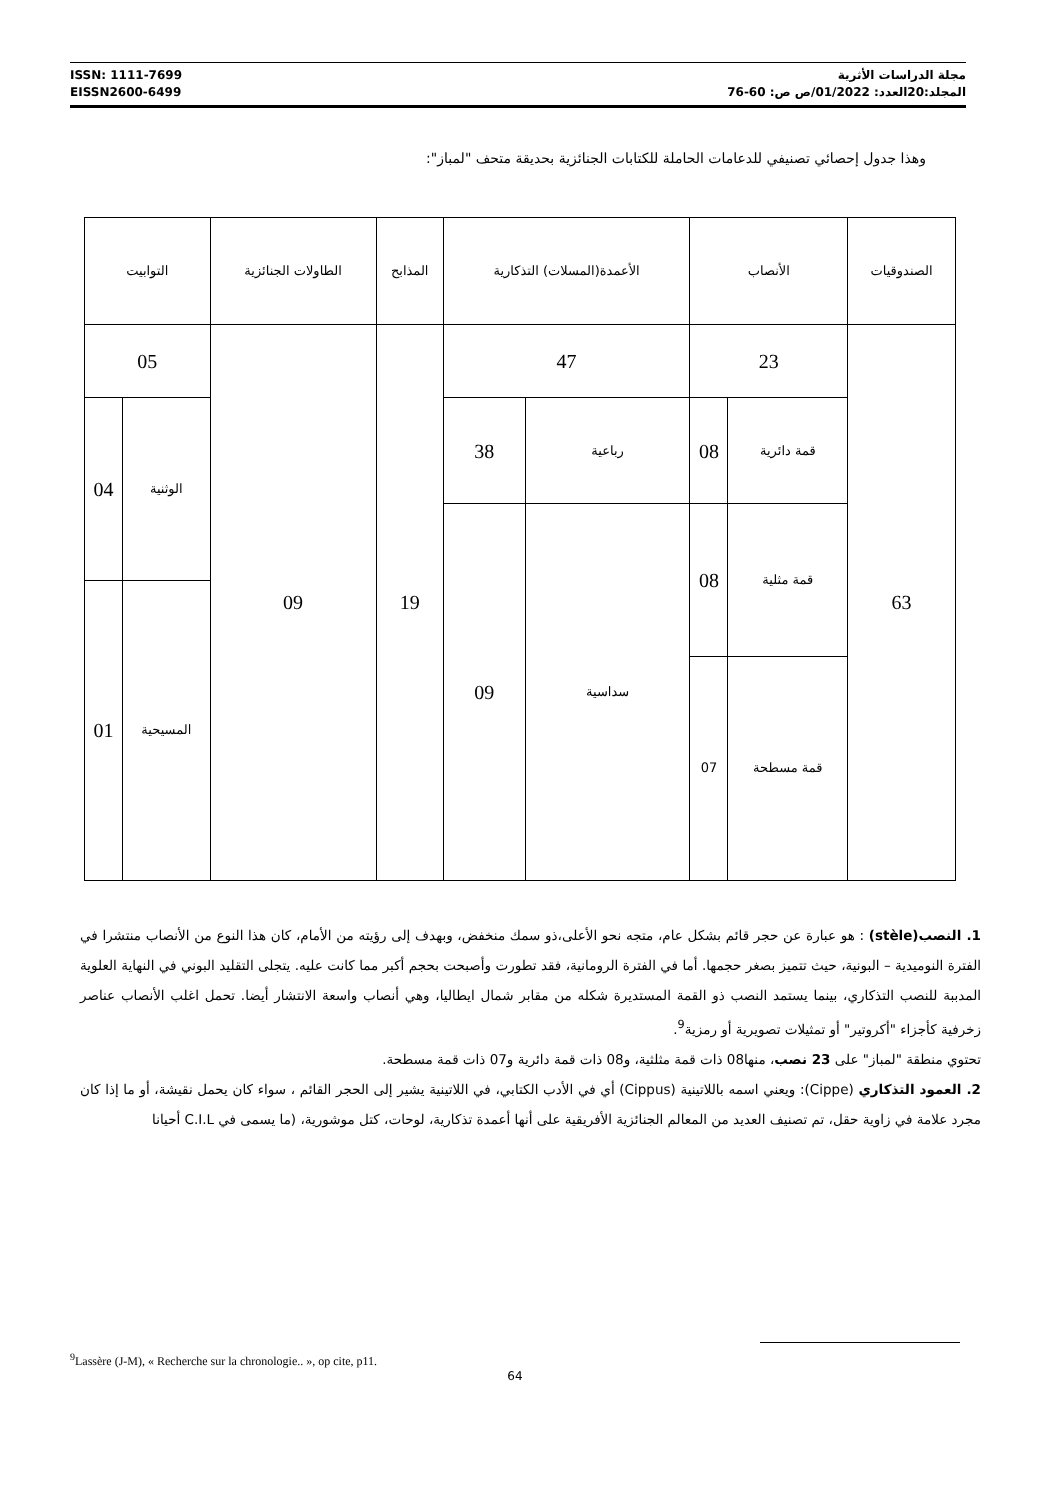ISSN: 1111-7699
EISSN2600-6499
مجلة الدراسات الأثرية
المجلد:20العدد: 01/2022/ص ص: 60-76
وهذا جدول إحصائي تصنيفي للدعامات الحاملة للكتابات الجنائزية بحديقة متحف "لمباز":
| الصندوقيات | الأنصاب | | الأعمدة(المسلات) التذكارية | | المذابح | الطاولات الجنائزية | التوابيت | |
| --- | --- | --- | --- | --- | --- | --- | --- | --- |
| 63 | 23 | | 47 | | 19 | 09 | 05 | |
| | قمة دائرية | 08 | رباعية | 38 | | | الوثنية | 04 |
| | قمة مثلية | 08 | سداسية | 09 | | | | |
| | | | | | | | المسيحية | 01 |
| | قمة مسطحة | 07 | | | | | | |
1. النصب(stèle) : هو عبارة عن حجر قائم بشكل عام، متجه نحو الأعلى،ذو سمك منخفض، وبهدف إلى رؤيته من الأمام، كان هذا النوع من الأنصاب منتشرا في الفترة النوميدية – البونية، حيث تتميز بصغر حجمها. أما في الفترة الرومانية، فقد تطورت وأصبحت بحجم أكبر مما كانت عليه. يتجلى التقليد البوني في النهاية العلوية المدببة للنصب التذكاري، بينما يستمد النصب ذو القمة المستديرة شكله من مقابر شمال ايطاليا، وهي أنصاب واسعة الانتشار أيضا. تحمل اغلب الأنصاب عناصر زخرفية كأجزاء "أكروتير" أو تمثيلات تصويرية أو رمزية<sup>9</sup>.
تحتوي منطقة "لمباز" على 23 نصب، منها08 ذات قمة مثلثية، و08 ذات قمة دائرية و07 ذات قمة مسطحة.
2. العمود التذكاري (Cippe): ويعني اسمه باللاتينية (Cippus) أي في الأدب الكتابي، في اللاتينية يشير إلى الحجر القائم ، سواء كان يحمل نقيشة، أو ما إذا كان مجرد علامة في زاوية حقل، تم تصنيف العديد من المعالم الجنائزية الأفريقية على أنها أعمدة تذكارية، لوحات، كتل موشورية، (ما يسمى في C.I.L أحيانا
<sup>9</sup> Lassère (J-M), « Recherche sur la chronologie.. », op cite, p11.
64